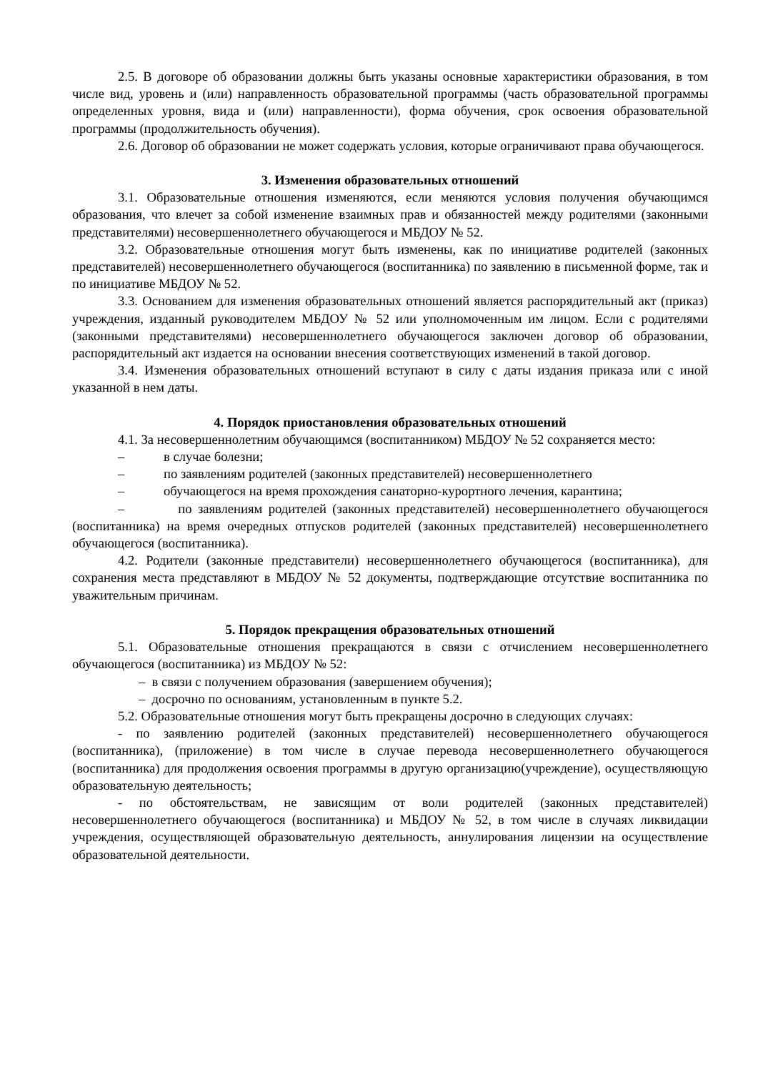2.5. В договоре об образовании должны быть указаны основные характеристики образования, в том числе вид, уровень и (или) направленность образовательной программы (часть образовательной программы определенных уровня, вида и (или) направленности), форма обучения, срок освоения образовательной программы (продолжительность обучения).
2.6. Договор об образовании не может содержать условия, которые ограничивают права обучающегося.
3. Изменения образовательных отношений
3.1. Образовательные отношения изменяются, если меняются условия получения обучающимся образования, что влечет за собой изменение взаимных прав и обязанностей между родителями (законными представителями) несовершеннолетнего обучающегося и МБДОУ № 52.
3.2. Образовательные отношения могут быть изменены, как по инициативе родителей (законных представителей) несовершеннолетнего обучающегося (воспитанника) по заявлению в письменной форме, так и по инициативе МБДОУ № 52.
3.3. Основанием для изменения образовательных отношений является распорядительный акт (приказ) учреждения, изданный руководителем МБДОУ № 52 или уполномоченным им лицом. Если с родителями (законными представителями) несовершеннолетнего обучающегося заключен договор об образовании, распорядительный акт издается на основании внесения соответствующих изменений в такой договор.
3.4. Изменения образовательных отношений вступают в силу с даты издания приказа или с иной указанной в нем даты.
4. Порядок приостановления образовательных отношений
4.1. За несовершеннолетним обучающимся (воспитанником) МБДОУ № 52 сохраняется место:
– в случае болезни;
– по заявлениям родителей (законных представителей) несовершеннолетнего
– обучающегося на время прохождения санаторно-курортного лечения, карантина;
– по заявлениям родителей (законных представителей) несовершеннолетнего обучающегося (воспитанника) на время очередных отпусков родителей (законных представителей) несовершеннолетнего обучающегося (воспитанника).
4.2. Родители (законные представители) несовершеннолетнего обучающегося (воспитанника), для сохранения места представляют в МБДОУ № 52 документы, подтверждающие отсутствие воспитанника по уважительным причинам.
5. Порядок прекращения образовательных отношений
5.1. Образовательные отношения прекращаются в связи с отчислением несовершеннолетнего обучающегося (воспитанника) из МБДОУ № 52:
– в связи с получением образования (завершением обучения);
– досрочно по основаниям, установленным в пункте 5.2.
5.2. Образовательные отношения могут быть прекращены досрочно в следующих случаях:
- по заявлению родителей (законных представителей) несовершеннолетнего обучающегося (воспитанника), (приложение) в том числе в случае перевода несовершеннолетнего обучающегося (воспитанника) для продолжения освоения программы в другую организацию(учреждение), осуществляющую образовательную деятельность;
- по обстоятельствам, не зависящим от воли родителей (законных представителей) несовершеннолетнего обучающегося (воспитанника) и МБДОУ № 52, в том числе в случаях ликвидации учреждения, осуществляющей образовательную деятельность, аннулирования лицензии на осуществление образовательной деятельности.